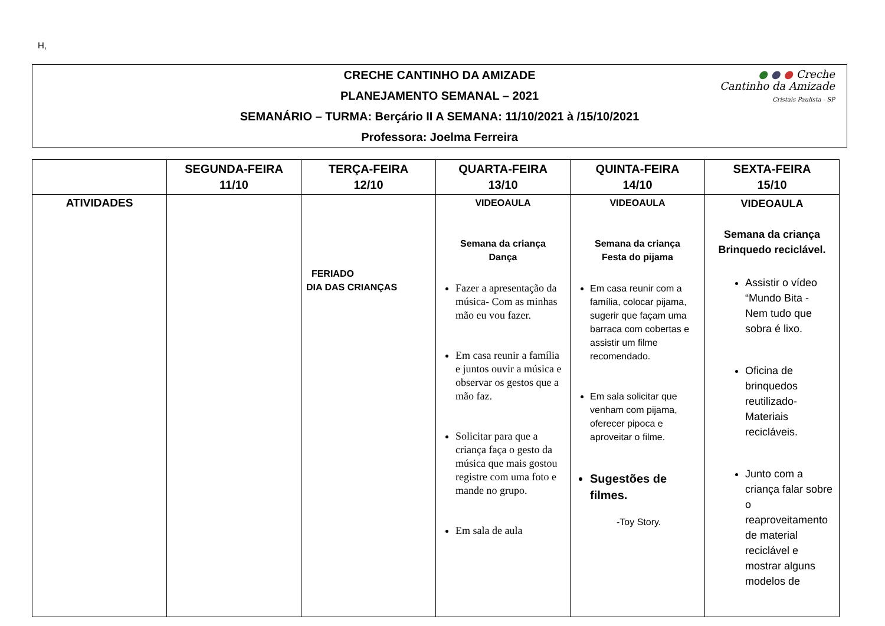H,
● ● ● Creche
Cantinho da Amizade
Cristais Paulista - SP
CRECHE CANTINHO DA AMIZADE
PLANEJAMENTO SEMANAL – 2021
SEMANÁRIO – TURMA: Berçário II A SEMANA: 11/10/2021 à /15/10/2021
Professora: Joelma Ferreira
| | SEGUNDA-FEIRA 11/10 | TERÇA-FEIRA 12/10 | QUARTA-FEIRA 13/10 | QUINTA-FEIRA 14/10 | SEXTA-FEIRA 15/10 |
| --- | --- | --- | --- | --- | --- |
| ATIVIDADES | | FERIADO DIA DAS CRIANÇAS | VIDEOAULA Semana da criança Dança Fazer a apresentação da música- Com as minhas mão eu vou fazer. Em casa reunir a família e juntos ouvir a música e observar os gestos que a mão faz. Solicitar para que a criança faça o gesto da música que mais gostou registre com uma foto e mande no grupo. Em sala de aula | VIDEOAULA Semana da criança Festa do pijama Em casa reunir com a família, colocar pijama, sugerir que façam uma barraca com cobertas e assistir um filme recomendado. Em sala solicitar que venham com pijama, oferecer pipoca e aproveitar o filme. Sugestões de filmes. -Toy Story. | VIDEOAULA Semana da criança Brinquedo reciclável. Assistir o vídeo “Mundo Bita - Nem tudo que sobra é lixo. Oficina de brinquedos reutilizado- Materiais recicláveis. Junto com a criança falar sobre o reaproveitamento de material reciclável e mostrar alguns modelos de |